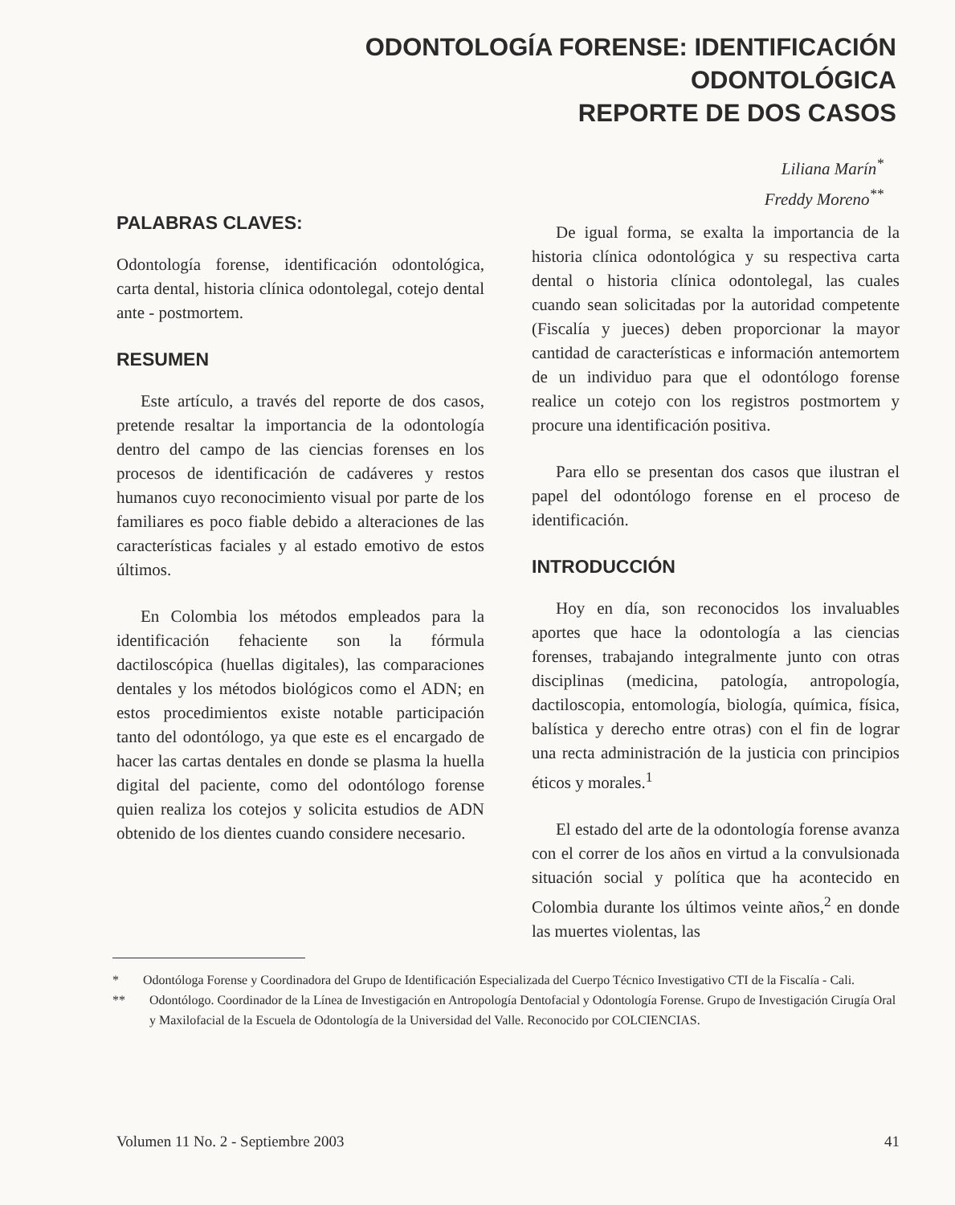ODONTOLOGÍA FORENSE: IDENTIFICACIÓN
ODONTOLÓGICA
REPORTE DE DOS CASOS
Liliana Marín<sup>*</sup>
Freddy Moreno<sup>**</sup>
PALABRAS CLAVES:
Odontología forense, identificación odontológica, carta dental, historia clínica odontolegal, cotejo dental ante - postmortem.
RESUMEN
Este artículo, a través del reporte de dos casos, pretende resaltar la importancia de la odontología dentro del campo de las ciencias forenses en los procesos de identificación de cadáveres y restos humanos cuyo reconocimiento visual por parte de los familiares es poco fiable debido a alteraciones de las características faciales y al estado emotivo de estos últimos.
En Colombia los métodos empleados para la identificación fehaciente son la fórmula dactiloscópica (huellas digitales), las comparaciones dentales y los métodos biológicos como el ADN; en estos procedimientos existe notable participación tanto del odontólogo, ya que este es el encargado de hacer las cartas dentales en donde se plasma la huella digital del paciente, como del odontólogo forense quien realiza los cotejos y solicita estudios de ADN obtenido de los dientes cuando considere necesario.
De igual forma, se exalta la importancia de la historia clínica odontológica y su respectiva carta dental o historia clínica odontolegal, las cuales cuando sean solicitadas por la autoridad competente (Fiscalía y jueces) deben proporcionar la mayor cantidad de características e información antemortem de un individuo para que el odontólogo forense realice un cotejo con los registros postmortem y procure una identificación positiva.
Para ello se presentan dos casos que ilustran el papel del odontólogo forense en el proceso de identificación.
INTRODUCCIÓN
Hoy en día, son reconocidos los invaluables aportes que hace la odontología a las ciencias forenses, trabajando integralmente junto con otras disciplinas (medicina, patología, antropología, dactiloscopia, entomología, biología, química, física, balística y derecho entre otras) con el fin de lograr una recta administración de la justicia con principios éticos y morales.<sup>1</sup>
El estado del arte de la odontología forense avanza con el correr de los años en virtud a la convulsionada situación social y política que ha acontecido en Colombia durante los últimos veinte años,<sup>2</sup> en donde las muertes violentas, las
* Odontóloga Forense y Coordinadora del Grupo de Identificación Especializada del Cuerpo Técnico Investigativo CTI de la Fiscalía - Cali.
** Odontólogo. Coordinador de la Línea de Investigación en Antropología Dentofacial y Odontología Forense. Grupo de Investigación Cirugía Oral y Maxilofacial de la Escuela de Odontología de la Universidad del Valle. Reconocido por COLCIENCIAS.
Volumen 11 No. 2 - Septiembre 2003 41